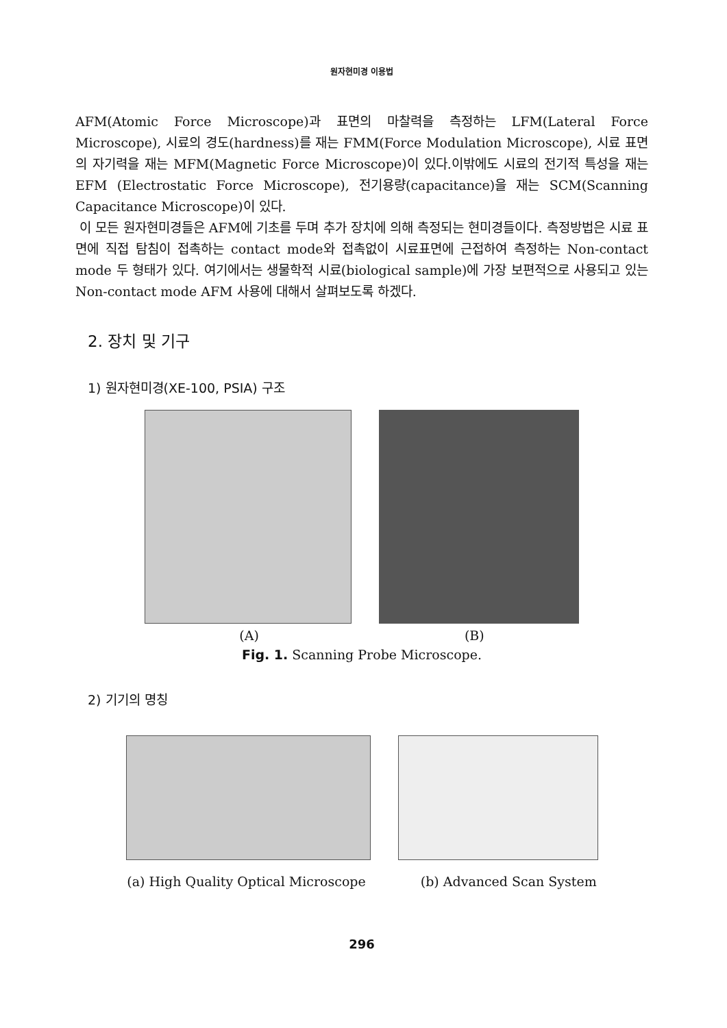원자현미경 이용법
AFM(Atomic Force Microscope)과 표면의 마찰력을 측정하는 LFM(Lateral Force Microscope), 시료의 경도(hardness)를 재는 FMM(Force Modulation Microscope), 시료 표면의 자기력을 재는 MFM(Magnetic Force Microscope)이 있다.이밖에도 시료의 전기적 특성을 재는 EFM (Electrostatic Force Microscope), 전기용량(capacitance)을 재는 SCM(Scanning Capacitance Microscope)이 있다.
이 모든 원자현미경들은 AFM에 기초를 두며 추가 장치에 의해 측정되는 현미경들이다. 측정방법은 시료 표면에 직접 탐침이 접촉하는 contact mode와 접촉없이 시료표면에 근접하여 측정하는 Non-contact mode 두 형태가 있다. 여기에서는 생물학적 시료(biological sample)에 가장 보편적으로 사용되고 있는 Non-contact mode AFM 사용에 대해서 살펴보도록 하겠다.
2. 장치 및 기구
1) 원자현미경(XE-100, PSIA) 구조
(A) (B)
Fig. 1. Scanning Probe Microscope.
2) 기기의 명칭
(a) High Quality Optical Microscope (b) Advanced Scan System
296